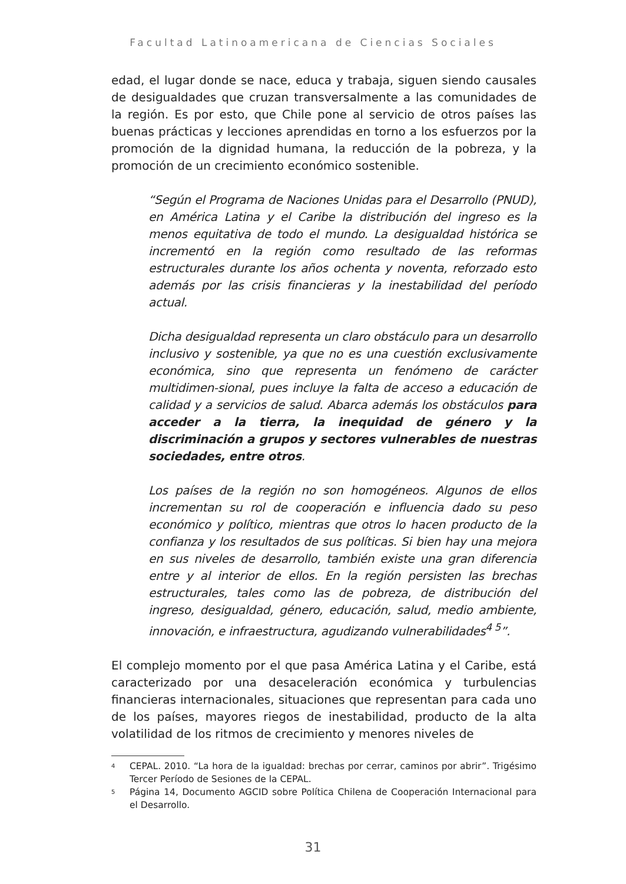Facultad Latinoamericana de Ciencias Sociales
edad, el lugar donde se nace, educa y trabaja, siguen siendo causales de desigualdades que cruzan transversalmente a las comunidades de la región. Es por esto, que Chile pone al servicio de otros países las buenas prácticas y lecciones aprendidas en torno a los esfuerzos por la promoción de la dignidad humana, la reducción de la pobreza, y la promoción de un crecimiento económico sostenible.
“Según el Programa de Naciones Unidas para el Desarrollo (PNUD), en América Latina y el Caribe la distribución del ingreso es la menos equitativa de todo el mundo. La desigualdad histórica se incrementó en la región como resultado de las reformas estructurales durante los años ochenta y noventa, reforzado esto además por las crisis financieras y la inestabilidad del período actual.
Dicha desigualdad representa un claro obstáculo para un desarrollo inclusivo y sostenible, ya que no es una cuestión exclusivamente económica, sino que representa un fenómeno de carácter multidimen-sional, pues incluye la falta de acceso a educación de calidad y a servicios de salud. Abarca además los obstáculos para acceder a la tierra, la inequidad de género y la discriminación a grupos y sectores vulnerables de nuestras sociedades, entre otros.
Los países de la región no son homogéneos. Algunos de ellos incrementan su rol de cooperación e influencia dado su peso económico y político, mientras que otros lo hacen producto de la confianza y los resultados de sus políticas. Si bien hay una mejora en sus niveles de desarrollo, también existe una gran diferencia entre y al interior de ellos. En la región persisten las brechas estructurales, tales como las de pobreza, de distribución del ingreso, desigualdad, género, educación, salud, medio ambiente, innovación, e infraestructura, agudizando vulnerabilidades<sup>4 5</sup>”.
El complejo momento por el que pasa América Latina y el Caribe, está caracterizado por una desaceleración económica y turbulencias financieras internacionales, situaciones que representan para cada uno de los países, mayores riegos de inestabilidad, producto de la alta volatilidad de los ritmos de crecimiento y menores niveles de
<sup>4</sup> CEPAL. 2010. “La hora de la igualdad: brechas por cerrar, caminos por abrir”. Trigésimo Tercer Período de Sesiones de la CEPAL.
<sup>5</sup> Página 14, Documento AGCID sobre Política Chilena de Cooperación Internacional para el Desarrollo.
31